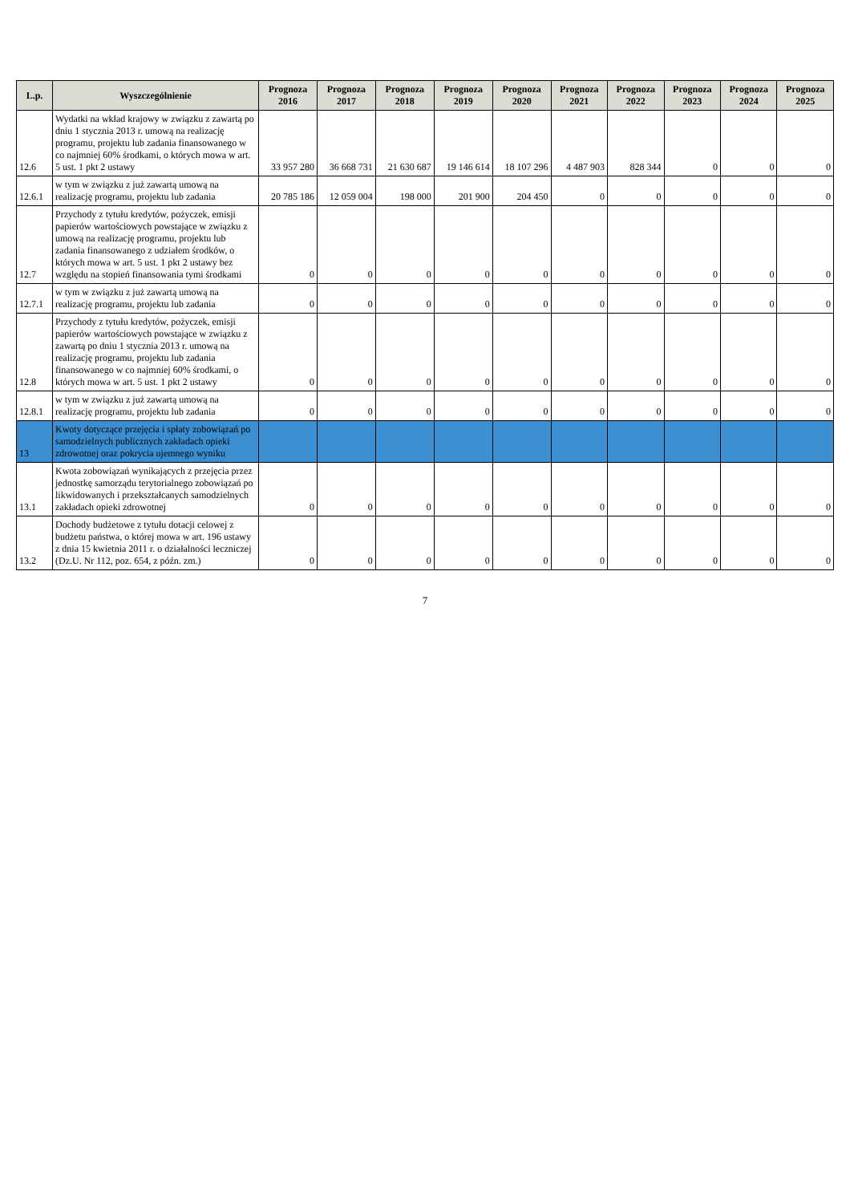| L.p. | Wyszczególnienie | Prognoza 2016 | Prognoza 2017 | Prognoza 2018 | Prognoza 2019 | Prognoza 2020 | Prognoza 2021 | Prognoza 2022 | Prognoza 2023 | Prognoza 2024 | Prognoza 2025 |
| --- | --- | --- | --- | --- | --- | --- | --- | --- | --- | --- | --- |
| 12.6 | Wydatki na wkład krajowy w związku z zawartą po dniu 1 stycznia 2013 r. umową na realizację programu, projektu lub zadania finansowanego w co najmniej 60% środkami, o których mowa w art. 5 ust. 1 pkt 2 ustawy | 33 957 280 | 36 668 731 | 21 630 687 | 19 146 614 | 18 107 296 | 4 487 903 | 828 344 | 0 | 0 | 0 |
| 12.6.1 | w tym w związku z już zawartą umową na realizację programu, projektu lub zadania | 20 785 186 | 12 059 004 | 198 000 | 201 900 | 204 450 | 0 | 0 | 0 | 0 | 0 |
| 12.7 | Przychody z tytułu kredytów, pożyczek, emisji papierów wartościowych powstające w związku z umową na realizację programu, projektu lub zadania finansowanego z udziałem środków, o których mowa w art. 5 ust. 1 pkt 2 ustawy bez względu na stopień finansowania tymi środkami | 0 | 0 | 0 | 0 | 0 | 0 | 0 | 0 | 0 | 0 |
| 12.7.1 | w tym w związku z już zawartą umową na realizację programu, projektu lub zadania | 0 | 0 | 0 | 0 | 0 | 0 | 0 | 0 | 0 | 0 |
| 12.8 | Przychody z tytułu kredytów, pożyczek, emisji papierów wartościowych powstające w związku z zawartą po dniu 1 stycznia 2013 r. umową na realizację programu, projektu lub zadania finansowanego w co najmniej 60% środkami, o których mowa w art. 5 ust. 1 pkt 2 ustawy | 0 | 0 | 0 | 0 | 0 | 0 | 0 | 0 | 0 | 0 |
| 12.8.1 | w tym w związku z już zawartą umową na realizację programu, projektu lub zadania | 0 | 0 | 0 | 0 | 0 | 0 | 0 | 0 | 0 | 0 |
| 13 | Kwoty dotyczące przejęcia i spłaty zobowiązań po samodzielnych publicznych zakładach opieki zdrowotnej oraz pokrycia ujemnego wyniku | | | | | | | | | | |
| 13.1 | Kwota zobowiązań wynikających z przejęcia przez jednostkę samorządu terytorialnego zobowiązań po likwidowanych i przekształcanych samodzielnych zakładach opieki zdrowotnej | 0 | 0 | 0 | 0 | 0 | 0 | 0 | 0 | 0 | 0 |
| 13.2 | Dochody budżetowe z tytułu dotacji celowej z budżetu państwa, o której mowa w art. 196 ustawy z dnia 15 kwietnia 2011 r. o działalności leczniczej (Dz.U. Nr 112, poz. 654, z późn. zm.) | 0 | 0 | 0 | 0 | 0 | 0 | 0 | 0 | 0 | 0 |
7